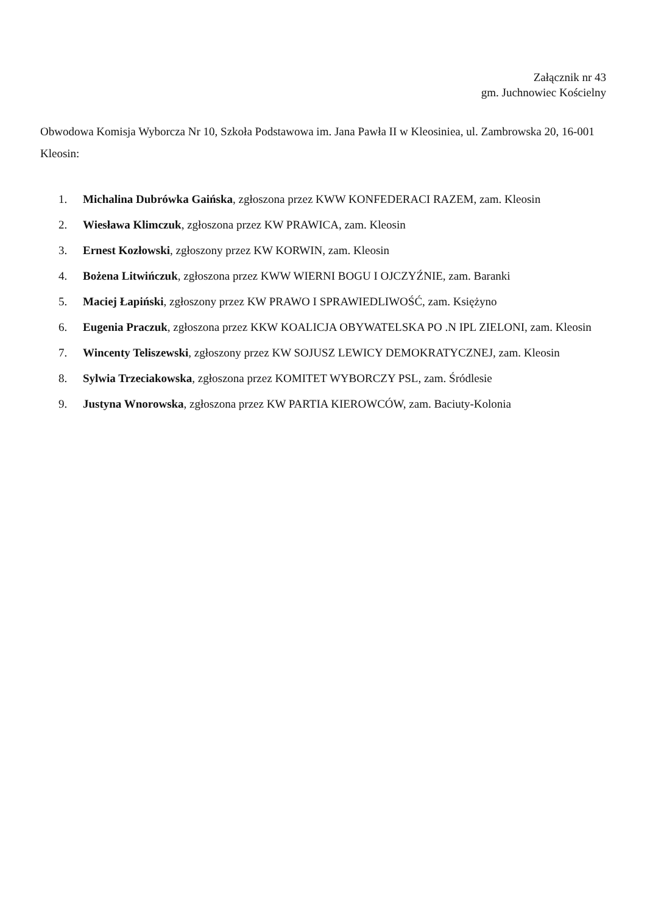Załącznik nr 43
gm. Juchnowiec Kościelny
Obwodowa Komisja Wyborcza Nr 10, Szkoła Podstawowa im. Jana Pawła II w Kleosiniea, ul. Zambrowska 20, 16-001 Kleosin:
1. Michalina Dubrówka Gaińska, zgłoszona przez KWW KONFEDERACI RAZEM, zam. Kleosin
2. Wiesława Klimczuk, zgłoszona przez KW PRAWICA, zam. Kleosin
3. Ernest Kozłowski, zgłoszony przez KW KORWIN, zam. Kleosin
4. Bożena Litwińczuk, zgłoszona przez KWW WIERNI BOGU I OJCZYŹNIE, zam. Baranki
5. Maciej Łapiński, zgłoszony przez KW PRAWO I SPRAWIEDLIWOŚĆ, zam. Księżyno
6. Eugenia Praczuk, zgłoszona przez KKW KOALICJA OBYWATELSKA PO .N IPL ZIELONI, zam. Kleosin
7. Wincenty Teliszewski, zgłoszony przez KW SOJUSZ LEWICY DEMOKRATYCZNEJ, zam. Kleosin
8. Sylwia Trzeciakowska, zgłoszona przez KOMITET WYBORCZY PSL, zam. Śródlesie
9. Justyna Wnorowska, zgłoszona przez KW PARTIA KIEROWCÓW, zam. Baciuty-Kolonia